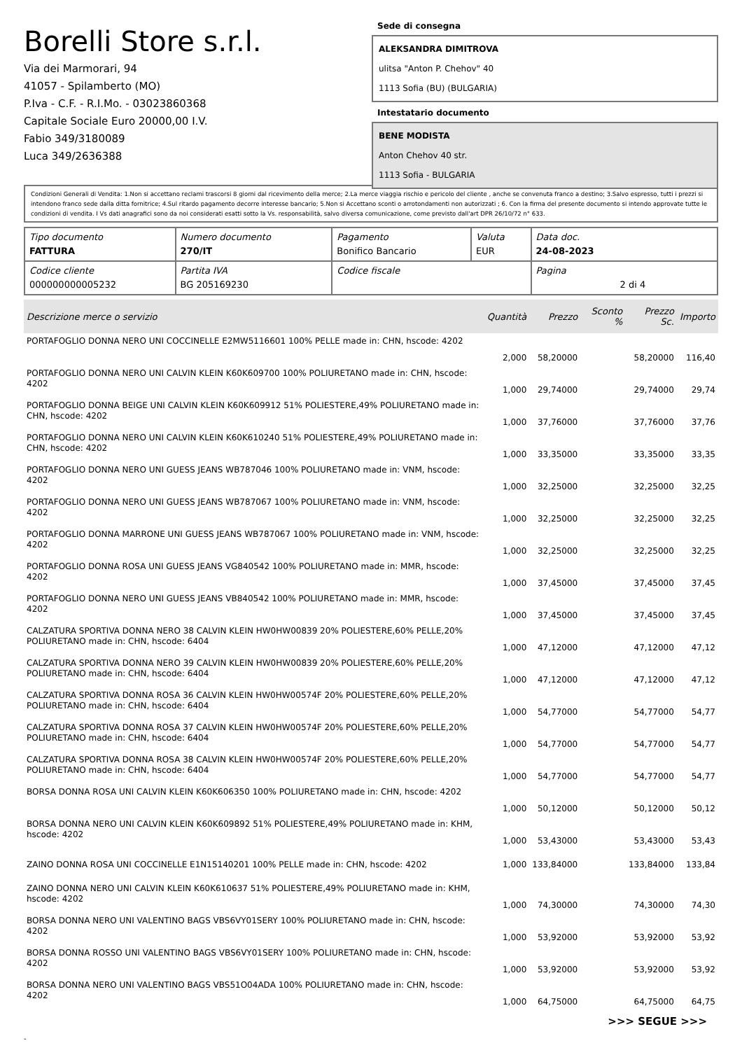Borelli Store s.r.l.
Via dei Marmorari, 94
41057 - Spilamberto (MO)
P.Iva - C.F. - R.I.Mo. - 03023860368
Capitale Sociale Euro 20000,00 I.V.
Fabio 349/3180089
Luca 349/2636388
Sede di consegna
ALEKSANDRA DIMITROVA
ulitsa "Anton P. Chehov" 40
1113 Sofia (BU) (BULGARIA)
Intestatario documento
BENE MODISTA
Anton Chehov 40 str.
1113 Sofia - BULGARIA
Condizioni Generali di Vendita: 1.Non si accettano reclami trascorsi 8 giorni dal ricevimento della merce; 2.La merce viaggia rischio e pericolo del cliente , anche se convenuta franco a destino; 3.Salvo espresso, tutti i prezzi si intendono franco sede dalla ditta fornitrice; 4.Sul ritardo pagamento decorre interesse bancario; 5.Non si Accettano sconti o arrotondamenti non autorizzati ; 6. Con la firma del presente documento si intendo approvate tutte le condizioni di vendita. I Vs dati anagrafici sono da noi considerati esatti sotto la Vs. responsabilità, salvo diversa comunicazione, come previsto dall'art DPR 26/10/72 n° 633.
| Tipo documento FATTURA | Numero documento 270/IT | Pagamento Bonifico Bancario | Valuta EUR | Data doc. 24-08-2023 |
| Codice cliente 000000000005232 | Partita IVA BG 205169230 | Codice fiscale | | Pagina 2 di 4 |
| Descrizione merce o servizio | Quantità | Prezzo | Sconto % | Prezzo Sc. | Importo |
| --- | --- | --- | --- | --- | --- |
| PORTAFOGLIO DONNA NERO UNI COCCINELLE E2MW5116601 100% PELLE made in: CHN, hscode: 4202 | 2,000 | 58,20000 | | 58,20000 | 116,40 |
| PORTAFOGLIO DONNA NERO UNI CALVIN KLEIN K60K609700 100% POLIURETANO made in: CHN, hscode: 4202 | 1,000 | 29,74000 | | 29,74000 | 29,74 |
| PORTAFOGLIO DONNA BEIGE UNI CALVIN KLEIN K60K609912 51% POLIESTERE,49% POLIURETANO made in: CHN, hscode: 4202 | 1,000 | 37,76000 | | 37,76000 | 37,76 |
| PORTAFOGLIO DONNA NERO UNI CALVIN KLEIN K60K610240 51% POLIESTERE,49% POLIURETANO made in: CHN, hscode: 4202 | 1,000 | 33,35000 | | 33,35000 | 33,35 |
| PORTAFOGLIO DONNA NERO UNI GUESS JEANS WB787046 100% POLIURETANO made in: VNM, hscode: 4202 | 1,000 | 32,25000 | | 32,25000 | 32,25 |
| PORTAFOGLIO DONNA NERO UNI GUESS JEANS WB787067 100% POLIURETANO made in: VNM, hscode: 4202 | 1,000 | 32,25000 | | 32,25000 | 32,25 |
| PORTAFOGLIO DONNA MARRONE UNI GUESS JEANS WB787067 100% POLIURETANO made in: VNM, hscode: 4202 | 1,000 | 32,25000 | | 32,25000 | 32,25 |
| PORTAFOGLIO DONNA ROSA UNI GUESS JEANS VG840542 100% POLIURETANO made in: MMR, hscode: 4202 | 1,000 | 37,45000 | | 37,45000 | 37,45 |
| PORTAFOGLIO DONNA NERO UNI GUESS JEANS VB840542 100% POLIURETANO made in: MMR, hscode: 4202 | 1,000 | 37,45000 | | 37,45000 | 37,45 |
| CALZATURA SPORTIVA DONNA NERO 38 CALVIN KLEIN HW0HW00839 20% POLIESTERE,60% PELLE,20% POLIURETANO made in: CHN, hscode: 6404 | 1,000 | 47,12000 | | 47,12000 | 47,12 |
| CALZATURA SPORTIVA DONNA NERO 39 CALVIN KLEIN HW0HW00839 20% POLIESTERE,60% PELLE,20% POLIURETANO made in: CHN, hscode: 6404 | 1,000 | 47,12000 | | 47,12000 | 47,12 |
| CALZATURA SPORTIVA DONNA ROSA 36 CALVIN KLEIN HW0HW00574F 20% POLIESTERE,60% PELLE,20% POLIURETANO made in: CHN, hscode: 6404 | 1,000 | 54,77000 | | 54,77000 | 54,77 |
| CALZATURA SPORTIVA DONNA ROSA 37 CALVIN KLEIN HW0HW00574F 20% POLIESTERE,60% PELLE,20% POLIURETANO made in: CHN, hscode: 6404 | 1,000 | 54,77000 | | 54,77000 | 54,77 |
| CALZATURA SPORTIVA DONNA ROSA 38 CALVIN KLEIN HW0HW00574F 20% POLIESTERE,60% PELLE,20% POLIURETANO made in: CHN, hscode: 6404 | 1,000 | 54,77000 | | 54,77000 | 54,77 |
| BORSA DONNA ROSA UNI CALVIN KLEIN K60K606350 100% POLIURETANO made in: CHN, hscode: 4202 | 1,000 | 50,12000 | | 50,12000 | 50,12 |
| BORSA DONNA NERO UNI CALVIN KLEIN K60K609892 51% POLIESTERE,49% POLIURETANO made in: KHM, hscode: 4202 | 1,000 | 53,43000 | | 53,43000 | 53,43 |
| ZAINO DONNA ROSA UNI COCCINELLE E1N15140201 100% PELLE made in: CHN, hscode: 4202 | 1,000 | 133,84000 | | 133,84000 | 133,84 |
| ZAINO DONNA NERO UNI CALVIN KLEIN K60K610637 51% POLIESTERE,49% POLIURETANO made in: KHM, hscode: 4202 | 1,000 | 74,30000 | | 74,30000 | 74,30 |
| BORSA DONNA NERO UNI VALENTINO BAGS VBS6VY01SERY 100% POLIURETANO made in: CHN, hscode: 4202 | 1,000 | 53,92000 | | 53,92000 | 53,92 |
| BORSA DONNA ROSSO UNI VALENTINO BAGS VBS6VY01SERY 100% POLIURETANO made in: CHN, hscode: 4202 | 1,000 | 53,92000 | | 53,92000 | 53,92 |
| BORSA DONNA NERO UNI VALENTINO BAGS VBS51O04ADA 100% POLIURETANO made in: CHN, hscode: 4202 | 1,000 | 64,75000 | | 64,75000 | 64,75 |
>>> SEGUE >>>
-